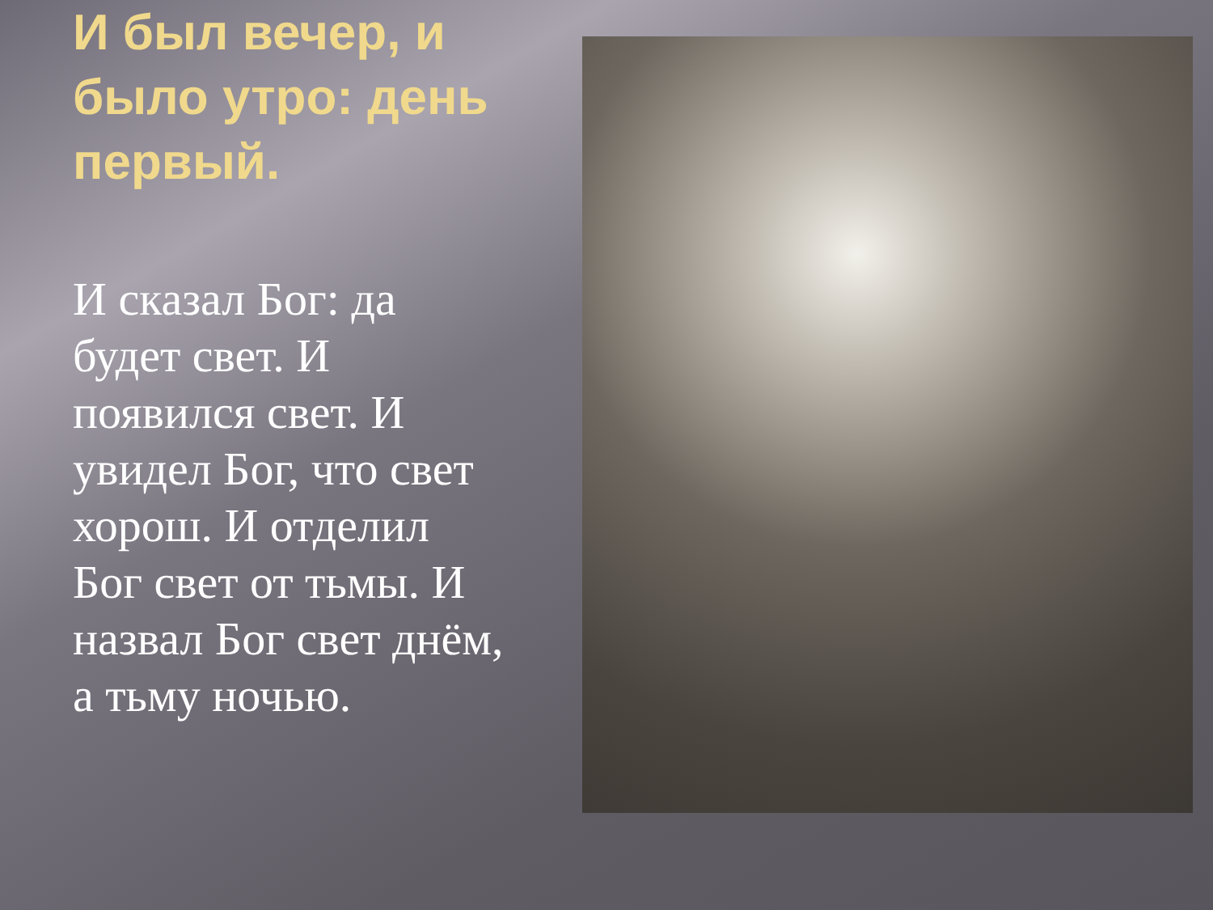И был вечер, и было утро: день первый.
И сказал Бог: да будет свет. И появился свет. И увидел Бог, что свет хорош. И отделил Бог свет от тьмы. И назвал Бог свет днём, а тьму ночью.